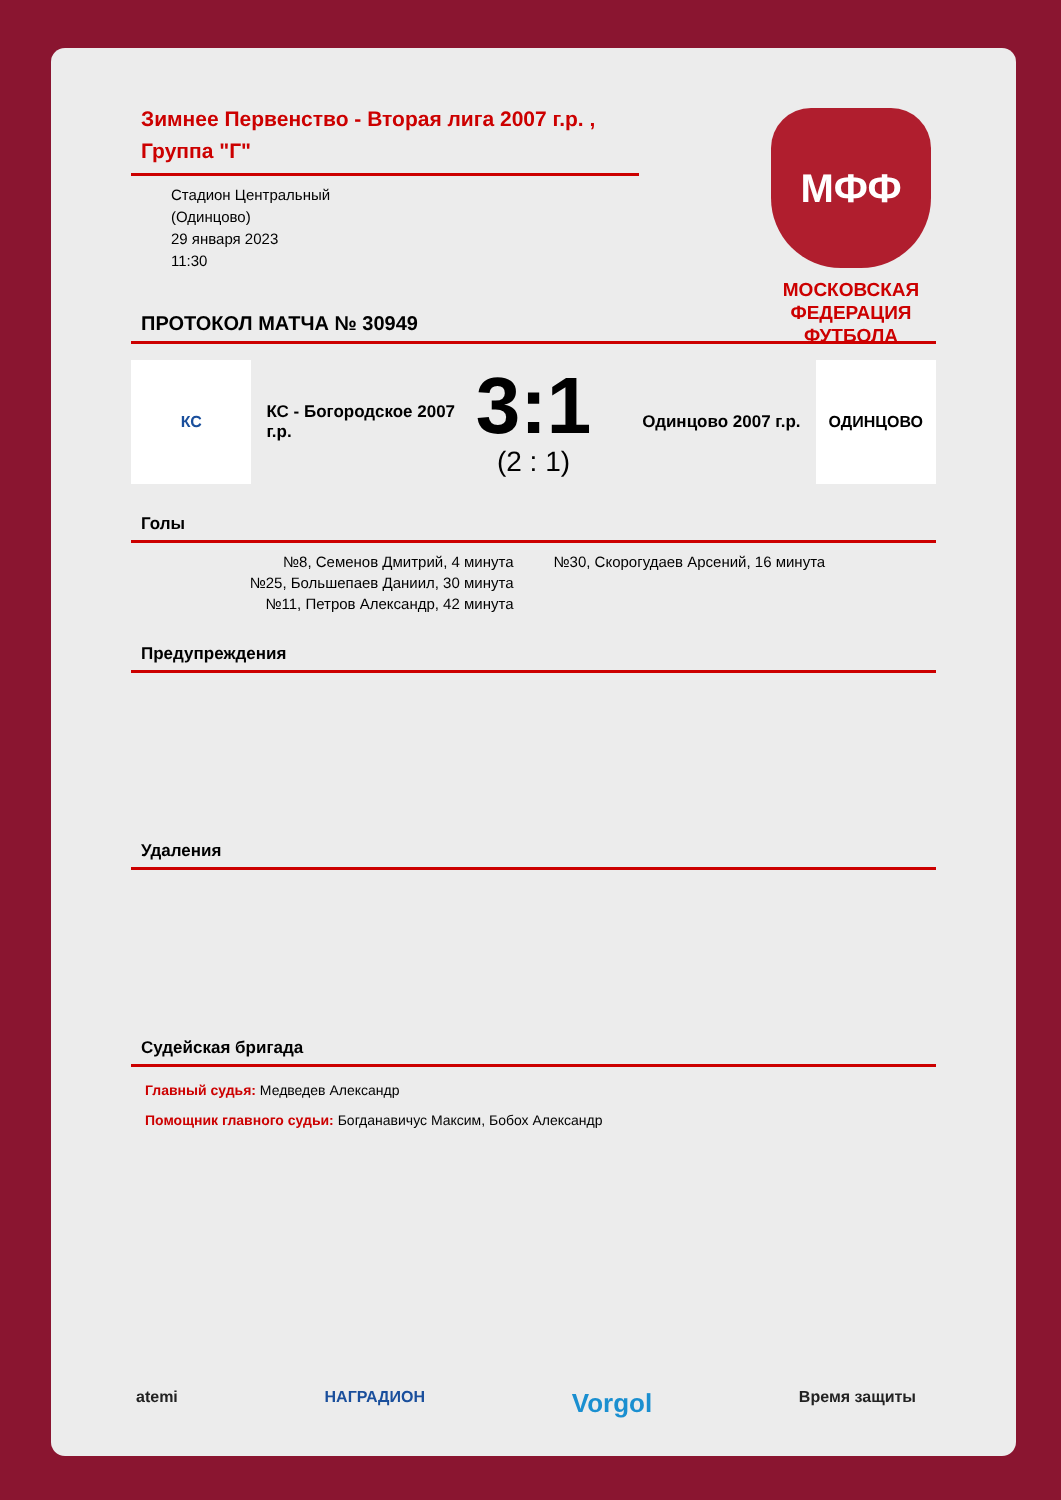Зимнее Первенство - Вторая лига 2007 г.р. , Группа "Г"
Стадион Центральный
(Одинцово)
29 января 2023
11:30
МФФ
МОСКОВСКАЯ ФЕДЕРАЦИЯ ФУТБОЛА
ПРОТОКОЛ МАТЧА № 30949
КС
КС - Богородское 2007 г.р.
3:1
(2 : 1)
Одинцово 2007 г.р.
ОДИНЦОВО
Голы
№8, Семенов Дмитрий, 4 минута
№25, Большепаев Даниил, 30 минута
№11, Петров Александр, 42 минута
№30, Скорогудаев Арсений, 16 минута
Предупреждения
Удаления
Судейская бригада
Главный судья: Медведев Александр
Помощник главного судьи: Богданавичус Максим, Бобох Александр
atemi НАГРАДИОН Vorgol Время защиты